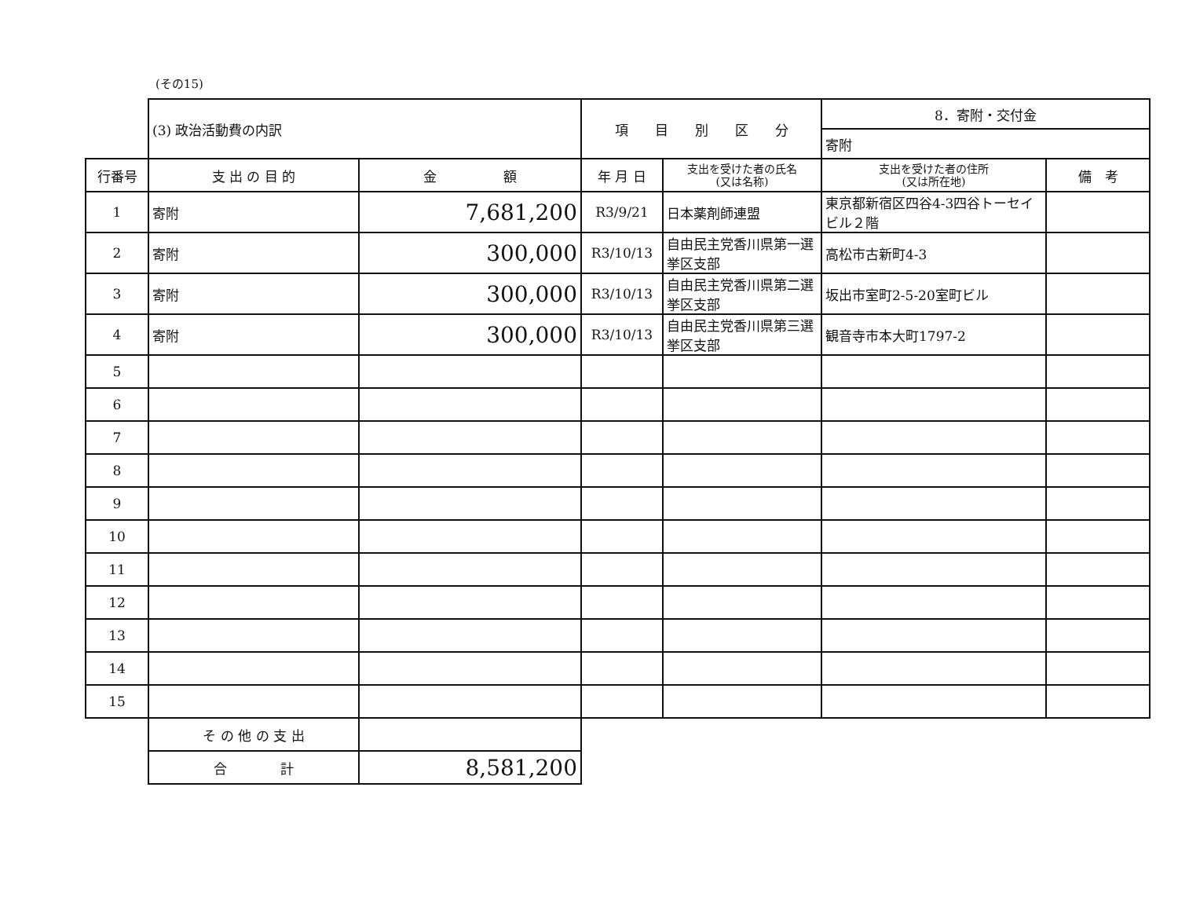(その15)
| | (3) 政治活動費の内訳 | | 項 目 別 区 分 | | 8．寄附・交付金 | |
| | | | | | 寄附 | |
| 行番号 | 支 出 の 目 的 | 金 額 | 年 月 日 | 支出を受けた者の氏名 (又は名称) | 支出を受けた者の住所 (又は所在地) | 備 考 |
| 1 | 寄附 | 7,681,200 | R3/9/21 | 日本薬剤師連盟 | 東京都新宿区四谷4-3四谷トーセイビル２階 | |
| 2 | 寄附 | 300,000 | R3/10/13 | 自由民主党香川県第一選挙区支部 | 高松市古新町4-3 | |
| 3 | 寄附 | 300,000 | R3/10/13 | 自由民主党香川県第二選挙区支部 | 坂出市室町2-5-20室町ビル | |
| 4 | 寄附 | 300,000 | R3/10/13 | 自由民主党香川県第三選挙区支部 | 観音寺市本大町1797-2 | |
| 5 | | | | | | |
| 6 | | | | | | |
| 7 | | | | | | |
| 8 | | | | | | |
| 9 | | | | | | |
| 10 | | | | | | |
| 11 | | | | | | |
| 12 | | | | | | |
| 13 | | | | | | |
| 14 | | | | | | |
| 15 | | | | | | |
| | そ の 他 の 支 出 | | | | | |
| | 合 計 | 8,581,200 | | | | |